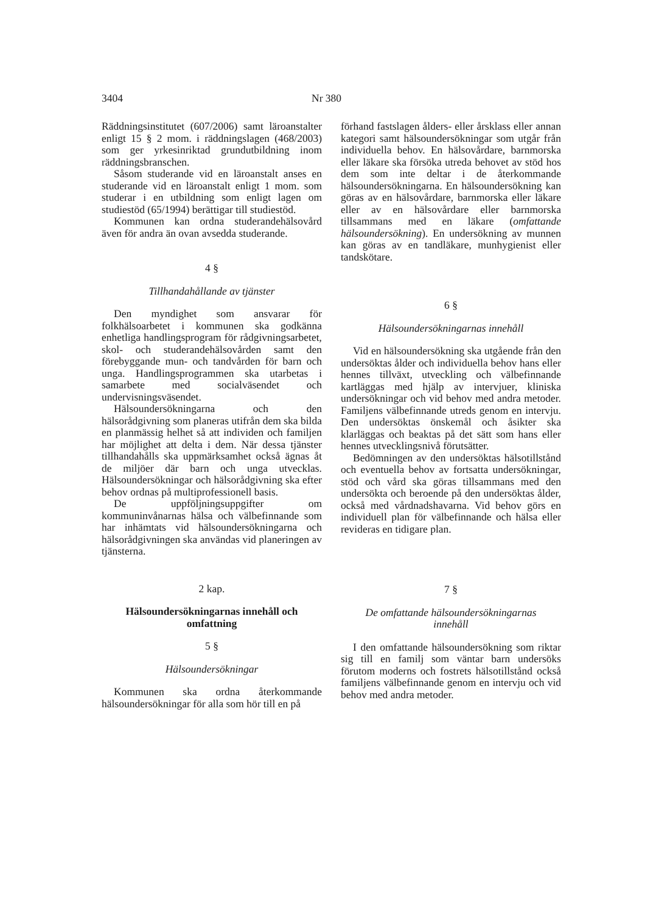3404 Nr 380
Räddningsinstitutet (607/2006) samt läroanstalter enligt 15 § 2 mom. i räddningslagen (468/2003) som ger yrkesinriktad grundutbildning inom räddningsbranschen.
Såsom studerande vid en läroanstalt anses en studerande vid en läroanstalt enligt 1 mom. som studerar i en utbildning som enligt lagen om studiestöd (65/1994) berättigar till studiestöd.
Kommunen kan ordna studerandehälsovård även för andra än ovan avsedda studerande.
4 §
Tillhandahållande av tjänster
Den myndighet som ansvarar för folkhälsoarbetet i kommunen ska godkänna enhetliga handlingsprogram för rådgivningsarbetet, skol- och studerandehälsovården samt den förebyggande mun- och tandvården för barn och unga. Handlingsprogrammen ska utarbetas i samarbete med socialväsendet och undervisningsväsendet.
Hälsoundersökningarna och den hälsorådgivning som planeras utifrån dem ska bilda en planmässig helhet så att individen och familjen har möjlighet att delta i dem. När dessa tjänster tillhandahålls ska uppmärksamhet också ägnas åt de miljöer där barn och unga utvecklas. Hälsoundersökningar och hälsorådgivning ska efter behov ordnas på multiprofessionell basis.
De uppföljningsuppgifter om kommuninvånarnas hälsa och välbefinnande som har inhämtats vid hälsoundersökningarna och hälsorådgivningen ska användas vid planeringen av tjänsterna.
2 kap.
Hälsoundersökningarnas innehåll och
omfattning
5 §
Hälsoundersökningar
Kommunen ska ordna återkommande hälsoundersökningar för alla som hör till en på
förhand fastslagen ålders- eller årsklass eller annan kategori samt hälsoundersökningar som utgår från individuella behov. En hälsovårdare, barnmorska eller läkare ska försöka utreda behovet av stöd hos dem som inte deltar i de återkommande hälsoundersökningarna. En hälsoundersökning kan göras av en hälsovårdare, barnmorska eller läkare eller av en hälsovårdare eller barnmorska tillsammans med en läkare (omfattande hälsoundersökning). En undersökning av munnen kan göras av en tandläkare, munhygienist eller tandskötare.
6 §
Hälsoundersökningarnas innehåll
Vid en hälsoundersökning ska utgående från den undersöktas ålder och individuella behov hans eller hennes tillväxt, utveckling och välbefinnande kartläggas med hjälp av intervjuer, kliniska undersökningar och vid behov med andra metoder. Familjens välbefinnande utreds genom en intervju. Den undersöktas önskemål och åsikter ska klarläggas och beaktas på det sätt som hans eller hennes utvecklingsnivå förutsätter.
Bedömningen av den undersöktas hälsotillstånd och eventuella behov av fortsatta undersökningar, stöd och vård ska göras tillsammans med den undersökta och beroende på den undersöktas ålder, också med vårdnadshavarna. Vid behov görs en individuell plan för välbefinnande och hälsa eller revideras en tidigare plan.
7 §
De omfattande hälsoundersökningarnas
innehåll
I den omfattande hälsoundersökning som riktar sig till en familj som väntar barn undersöks förutom moderns och fostrets hälsotillstånd också familjens välbefinnande genom en intervju och vid behov med andra metoder.